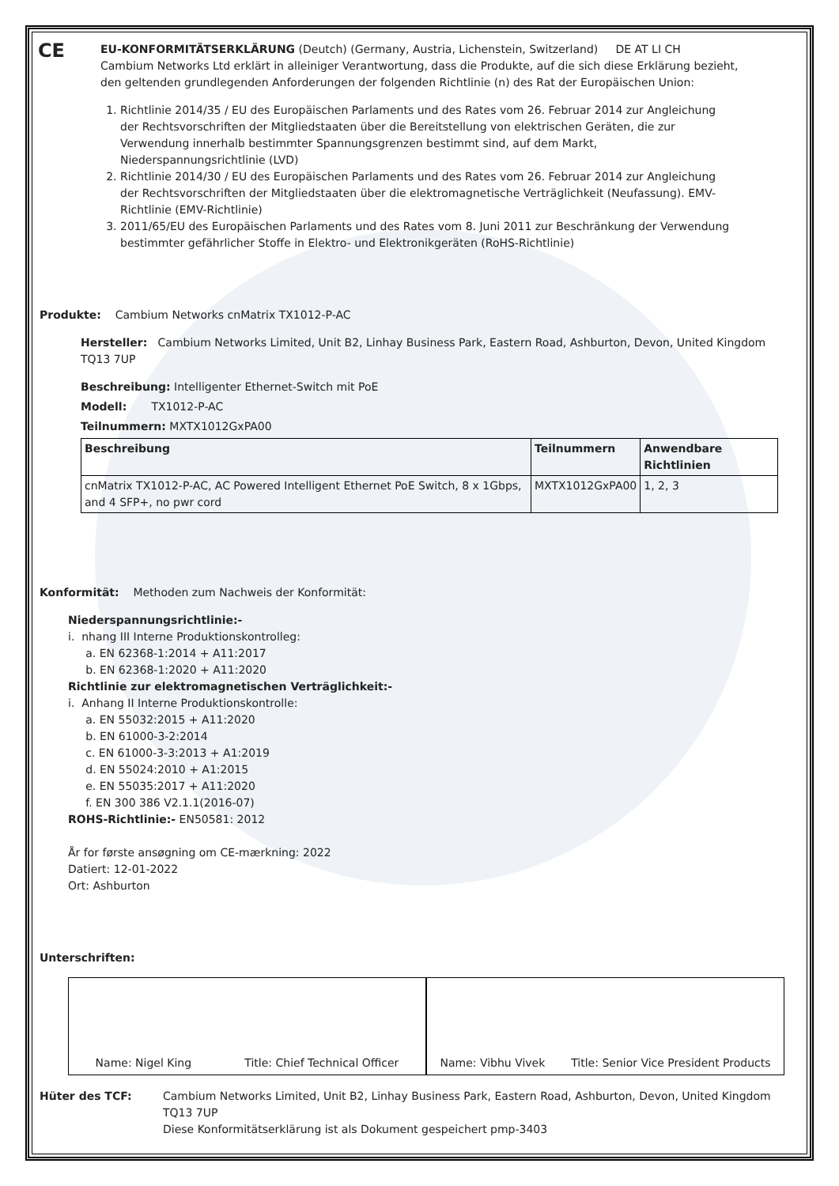CE
EU-KONFORMITÄTSERKLÄRUNG (Deutch) (Germany, Austria, Lichenstein, Switzerland) DE AT LI CH
Cambium Networks Ltd erklärt in alleiniger Verantwortung, dass die Produkte, auf die sich diese Erklärung bezieht, den geltenden grundlegenden Anforderungen der folgenden Richtlinie (n) des Rat der Europäischen Union:
1. Richtlinie 2014/35 / EU des Europäischen Parlaments und des Rates vom 26. Februar 2014 zur Angleichung der Rechtsvorschriften der Mitgliedstaaten über die Bereitstellung von elektrischen Geräten, die zur Verwendung innerhalb bestimmter Spannungsgrenzen bestimmt sind, auf dem Markt, Niederspannungsrichtlinie (LVD)
2. Richtlinie 2014/30 / EU des Europäischen Parlaments und des Rates vom 26. Februar 2014 zur Angleichung der Rechtsvorschriften der Mitgliedstaaten über die elektromagnetische Verträglichkeit (Neufassung). EMV-Richtlinie (EMV-Richtlinie)
3. 2011/65/EU des Europäischen Parlaments und des Rates vom 8. Juni 2011 zur Beschränkung der Verwendung bestimmter gefährlicher Stoffe in Elektro- und Elektronikgeräten (RoHS-Richtlinie)
Produkte: Cambium Networks cnMatrix TX1012-P-AC
Hersteller: Cambium Networks Limited, Unit B2, Linhay Business Park, Eastern Road, Ashburton, Devon, United Kingdom TQ13 7UP
Beschreibung: Intelligenter Ethernet-Switch mit PoE
Modell: TX1012-P-AC
Teilnummern: MXTX1012GxPA00
| Beschreibung | Teilnummern | Anwendbare Richtlinien |
| --- | --- | --- |
| cnMatrix TX1012-P-AC, AC Powered Intelligent Ethernet PoE Switch, 8 x 1Gbps, and 4 SFP+, no pwr cord | MXTX1012GxPA00 | 1, 2, 3 |
Konformität: Methoden zum Nachweis der Konformität:
Niederspannungsrichtlinie:-
i. nhang III Interne Produktionskontrolleg:
a. EN 62368-1:2014 + A11:2017
b. EN 62368-1:2020 + A11:2020
Richtlinie zur elektromagnetischen Verträglichkeit:-
i. Anhang II Interne Produktionskontrolle:
a. EN 55032:2015 + A11:2020
b. EN 61000-3-2:2014
c. EN 61000-3-3:2013 + A1:2019
d. EN 55024:2010 + A1:2015
e. EN 55035:2017 + A11:2020
f. EN 300 386 V2.1.1(2016-07)
ROHS-Richtlinie:- EN50581: 2012
År for første ansøgning om CE-mærkning: 2022
Datiert: 12-01-2022
Ort: Ashburton
Unterschriften:
Name: Nigel King Title: Chief Technical Officer
Name: Vibhu Vivek Title: Senior Vice President Products
Hüter des TCF: Cambium Networks Limited, Unit B2, Linhay Business Park, Eastern Road, Ashburton, Devon, United Kingdom TQ13 7UP
Diese Konformitätserklärung ist als Dokument gespeichert pmp-3403